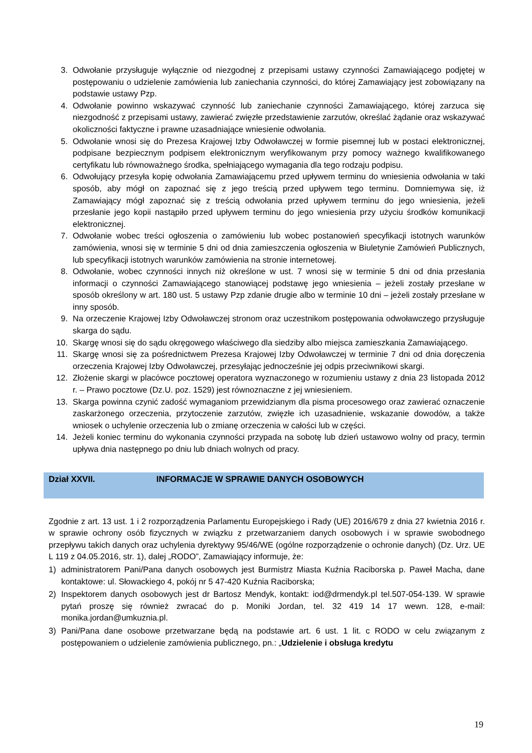3. Odwołanie przysługuje wyłącznie od niezgodnej z przepisami ustawy czynności Zamawiającego podjętej w postępowaniu o udzielenie zamówienia lub zaniechania czynności, do której Zamawiający jest zobowiązany na podstawie ustawy Pzp.
4. Odwołanie powinno wskazywać czynność lub zaniechanie czynności Zamawiającego, której zarzuca się niezgodność z przepisami ustawy, zawierać zwięzłe przedstawienie zarzutów, określać żądanie oraz wskazywać okoliczności faktyczne i prawne uzasadniające wniesienie odwołania.
5. Odwołanie wnosi się do Prezesa Krajowej Izby Odwoławczej w formie pisemnej lub w postaci elektronicznej, podpisane bezpiecznym podpisem elektronicznym weryfikowanym przy pomocy ważnego kwalifikowanego certyfikatu lub równoważnego środka, spełniającego wymagania dla tego rodzaju podpisu.
6. Odwołujący przesyła kopię odwołania Zamawiającemu przed upływem terminu do wniesienia odwołania w taki sposób, aby mógł on zapoznać się z jego treścią przed upływem tego terminu. Domniemywa się, iż Zamawiający mógł zapoznać się z treścią odwołania przed upływem terminu do jego wniesienia, jeżeli przesłanie jego kopii nastąpiło przed upływem terminu do jego wniesienia przy użyciu środków komunikacji elektronicznej.
7. Odwołanie wobec treści ogłoszenia o zamówieniu lub wobec postanowień specyfikacji istotnych warunków zamówienia, wnosi się w terminie 5 dni od dnia zamieszczenia ogłoszenia w Biuletynie Zamówień Publicznych, lub specyfikacji istotnych warunków zamówienia na stronie internetowej.
8. Odwołanie, wobec czynności innych niż określone w ust. 7 wnosi się w terminie 5 dni od dnia przesłania informacji o czynności Zamawiającego stanowiącej podstawę jego wniesienia – jeżeli zostały przesłane w sposób określony w art. 180 ust. 5 ustawy Pzp zdanie drugie albo w terminie 10 dni – jeżeli zostały przesłane w inny sposób.
9. Na orzeczenie Krajowej Izby Odwoławczej stronom oraz uczestnikom postępowania odwoławczego przysługuje skarga do sądu.
10. Skargę wnosi się do sądu okręgowego właściwego dla siedziby albo miejsca zamieszkania Zamawiającego.
11. Skargę wnosi się za pośrednictwem Prezesa Krajowej Izby Odwoławczej w terminie 7 dni od dnia doręczenia orzeczenia Krajowej Izby Odwoławczej, przesyłając jednocześnie jej odpis przeciwnikowi skargi.
12. Złożenie skargi w placówce pocztowej operatora wyznaczonego w rozumieniu ustawy z dnia 23 listopada 2012 r. – Prawo pocztowe (Dz.U. poz. 1529) jest równoznaczne z jej wniesieniem.
13. Skarga powinna czynić zadość wymaganiom przewidzianym dla pisma procesowego oraz zawierać oznaczenie zaskarżonego orzeczenia, przytoczenie zarzutów, zwięzłe ich uzasadnienie, wskazanie dowodów, a także wniosek o uchylenie orzeczenia lub o zmianę orzeczenia w całości lub w części.
14. Jeżeli koniec terminu do wykonania czynności przypada na sobotę lub dzień ustawowo wolny od pracy, termin upływa dnia następnego po dniu lub dniach wolnych od pracy.
Dział XXVII. INFORMACJE W SPRAWIE DANYCH OSOBOWYCH
Zgodnie z art. 13 ust. 1 i 2 rozporządzenia Parlamentu Europejskiego i Rady (UE) 2016/679 z dnia 27 kwietnia 2016 r. w sprawie ochrony osób fizycznych w związku z przetwarzaniem danych osobowych i w sprawie swobodnego przepływu takich danych oraz uchylenia dyrektywy 95/46/WE (ogólne rozporządzenie o ochronie danych) (Dz. Urz. UE L 119 z 04.05.2016, str. 1), dalej „RODO”, Zamawiający informuje, że:
1) administratorem Pani/Pana danych osobowych jest Burmistrz Miasta Kuźnia Raciborska p. Paweł Macha, dane kontaktowe: ul. Słowackiego 4, pokój nr 5 47-420 Kuźnia Raciborska;
2) Inspektorem danych osobowych jest dr Bartosz Mendyk, kontakt: iod@drmendyk.pl tel.507-054-139. W sprawie pytań proszę się również zwracać do p. Moniki Jordan, tel. 32 419 14 17 wewn. 128, e-mail: monika.jordan@umkuznia.pl.
3) Pani/Pana dane osobowe przetwarzane będą na podstawie art. 6 ust. 1 lit. c RODO w celu związanym z postępowaniem o udzielenie zamówienia publicznego, pn.: „Udzielenie i obsługa kredytu
19